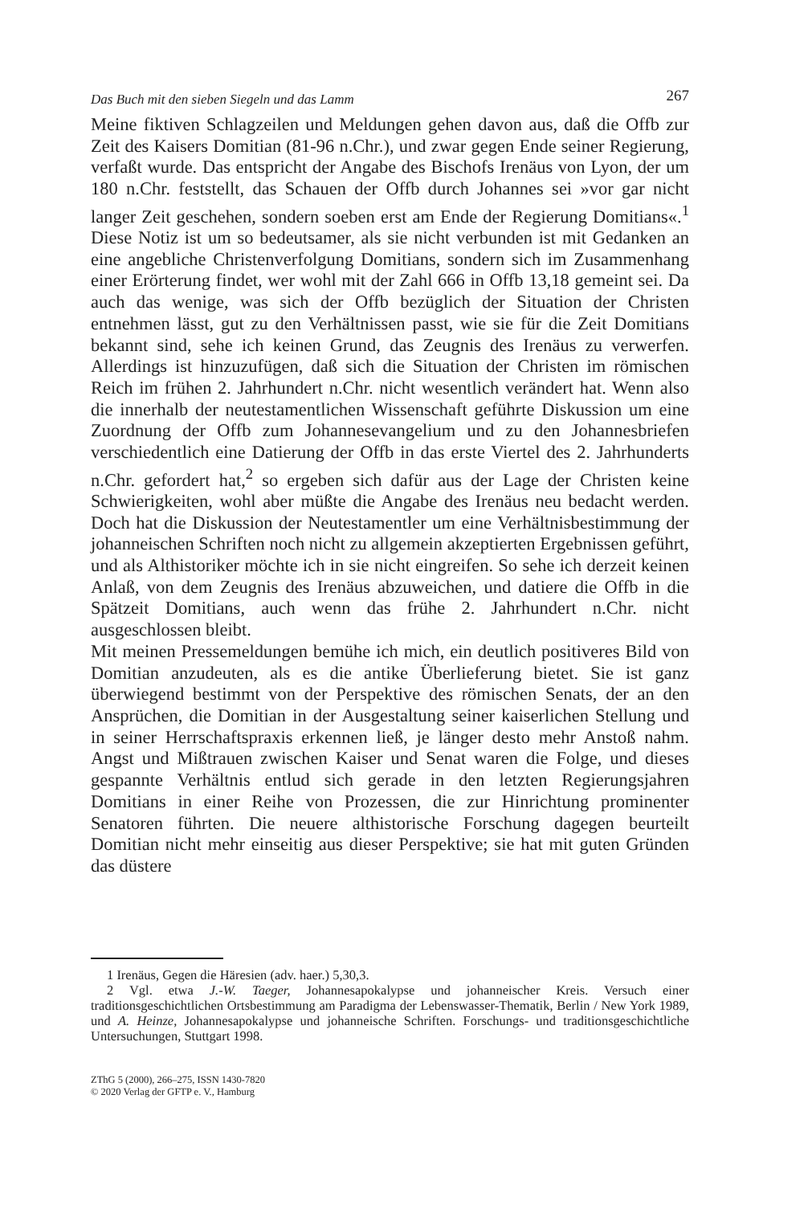Das Buch mit den sieben Siegeln und das Lamm 267
Meine fiktiven Schlagzeilen und Meldungen gehen davon aus, daß die Offb zur Zeit des Kaisers Domitian (81-96 n.Chr.), und zwar gegen Ende seiner Regierung, verfaßt wurde. Das entspricht der Angabe des Bischofs Irenäus von Lyon, der um 180 n.Chr. feststellt, das Schauen der Offb durch Johannes sei »vor gar nicht langer Zeit geschehen, sondern soeben erst am Ende der Regierung Domitians«.<sup>1</sup> Diese Notiz ist um so bedeutsamer, als sie nicht verbunden ist mit Gedanken an eine angebliche Christenverfolgung Domitians, sondern sich im Zusammenhang einer Erörterung findet, wer wohl mit der Zahl 666 in Offb 13,18 gemeint sei. Da auch das wenige, was sich der Offb bezüglich der Situation der Christen entnehmen lässt, gut zu den Verhältnissen passt, wie sie für die Zeit Domitians bekannt sind, sehe ich keinen Grund, das Zeugnis des Irenäus zu verwerfen. Allerdings ist hinzuzufügen, daß sich die Situation der Christen im römischen Reich im frühen 2. Jahrhundert n.Chr. nicht wesentlich verändert hat. Wenn also die innerhalb der neutestamentlichen Wissenschaft geführte Diskussion um eine Zuordnung der Offb zum Johannesevangelium und zu den Johannesbriefen verschiedentlich eine Datierung der Offb in das erste Viertel des 2. Jahrhunderts n.Chr. gefordert hat,<sup>2</sup> so ergeben sich dafür aus der Lage der Christen keine Schwierigkeiten, wohl aber müßte die Angabe des Irenäus neu bedacht werden. Doch hat die Diskussion der Neutestamentler um eine Verhältnisbestimmung der johanneischen Schriften noch nicht zu allgemein akzeptierten Ergebnissen geführt, und als Althistoriker möchte ich in sie nicht eingreifen. So sehe ich derzeit keinen Anlaß, von dem Zeugnis des Irenäus abzuweichen, und datiere die Offb in die Spätzeit Domitians, auch wenn das frühe 2. Jahrhundert n.Chr. nicht ausgeschlossen bleibt.
Mit meinen Pressemeldungen bemühe ich mich, ein deutlich positiveres Bild von Domitian anzudeuten, als es die antike Überlieferung bietet. Sie ist ganz überwiegend bestimmt von der Perspektive des römischen Senats, der an den Ansprüchen, die Domitian in der Ausgestaltung seiner kaiserlichen Stellung und in seiner Herrschaftspraxis erkennen ließ, je länger desto mehr Anstoß nahm. Angst und Mißtrauen zwischen Kaiser und Senat waren die Folge, und dieses gespannte Verhältnis entlud sich gerade in den letzten Regierungsjahren Domitians in einer Reihe von Prozessen, die zur Hinrichtung prominenter Senatoren führten. Die neuere althistorische Forschung dagegen beurteilt Domitian nicht mehr einseitig aus dieser Perspektive; sie hat mit guten Gründen das düstere
1 Irenäus, Gegen die Häresien (adv. haer.) 5,30,3.
2 Vgl. etwa J.-W. Taeger, Johannesapokalypse und johanneischer Kreis. Versuch einer traditionsgeschichtlichen Ortsbestimmung am Paradigma der Lebenswasser-Thematik, Berlin / New York 1989, und A. Heinze, Johannesapokalypse und johanneische Schriften. Forschungs- und traditionsgeschichtliche Untersuchungen, Stuttgart 1998.
ZThG 5 (2000), 266–275, ISSN 1430-7820
© 2020 Verlag der GFTP e. V., Hamburg